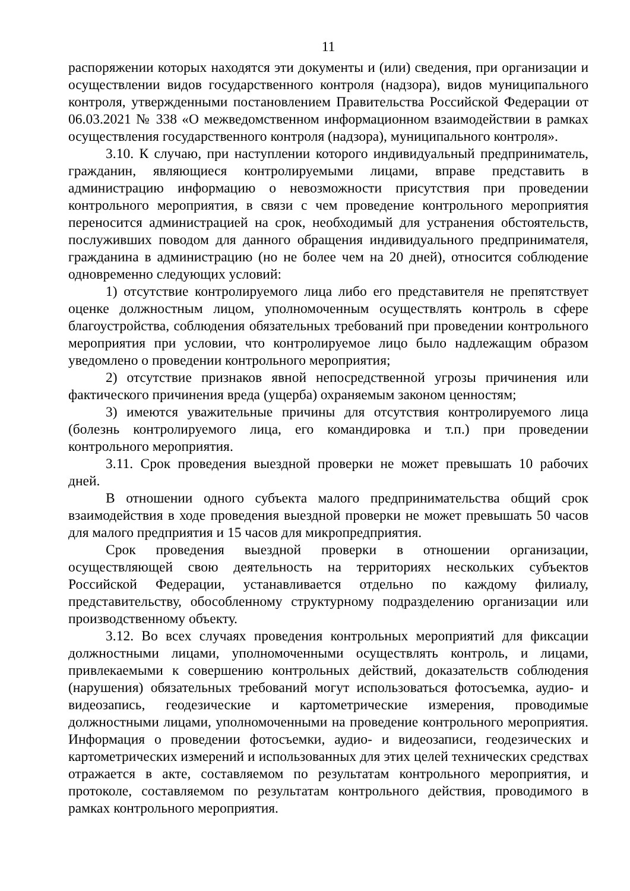11
распоряжении которых находятся эти документы и (или) сведения, при организации и осуществлении видов государственного контроля (надзора), видов муниципального контроля, утвержденными постановлением Правительства Российской Федерации от 06.03.2021 № 338 «О межведомственном информационном взаимодействии в рамках осуществления государственного контроля (надзора), муниципального контроля».
3.10. К случаю, при наступлении которого индивидуальный предприниматель, гражданин, являющиеся контролируемыми лицами, вправе представить в администрацию информацию о невозможности присутствия при проведении контрольного мероприятия, в связи с чем проведение контрольного мероприятия переносится администрацией на срок, необходимый для устранения обстоятельств, послуживших поводом для данного обращения индивидуального предпринимателя, гражданина в администрацию (но не более чем на 20 дней), относится соблюдение одновременно следующих условий:
1) отсутствие контролируемого лица либо его представителя не препятствует оценке должностным лицом, уполномоченным осуществлять контроль в сфере благоустройства, соблюдения обязательных требований при проведении контрольного мероприятия при условии, что контролируемое лицо было надлежащим образом уведомлено о проведении контрольного мероприятия;
2) отсутствие признаков явной непосредственной угрозы причинения или фактического причинения вреда (ущерба) охраняемым законом ценностям;
3) имеются уважительные причины для отсутствия контролируемого лица (болезнь контролируемого лица, его командировка и т.п.) при проведении контрольного мероприятия.
3.11. Срок проведения выездной проверки не может превышать 10 рабочих дней.
В отношении одного субъекта малого предпринимательства общий срок взаимодействия в ходе проведения выездной проверки не может превышать 50 часов для малого предприятия и 15 часов для микропредприятия.
Срок проведения выездной проверки в отношении организации, осуществляющей свою деятельность на территориях нескольких субъектов Российской Федерации, устанавливается отдельно по каждому филиалу, представительству, обособленному структурному подразделению организации или производственному объекту.
3.12. Во всех случаях проведения контрольных мероприятий для фиксации должностными лицами, уполномоченными осуществлять контроль, и лицами, привлекаемыми к совершению контрольных действий, доказательств соблюдения (нарушения) обязательных требований могут использоваться фотосъемка, аудио- и видеозапись, геодезические и картометрические измерения, проводимые должностными лицами, уполномоченными на проведение контрольного мероприятия. Информация о проведении фотосъемки, аудио- и видеозаписи, геодезических и картометрических измерений и использованных для этих целей технических средствах отражается в акте, составляемом по результатам контрольного мероприятия, и протоколе, составляемом по результатам контрольного действия, проводимого в рамках контрольного мероприятия.